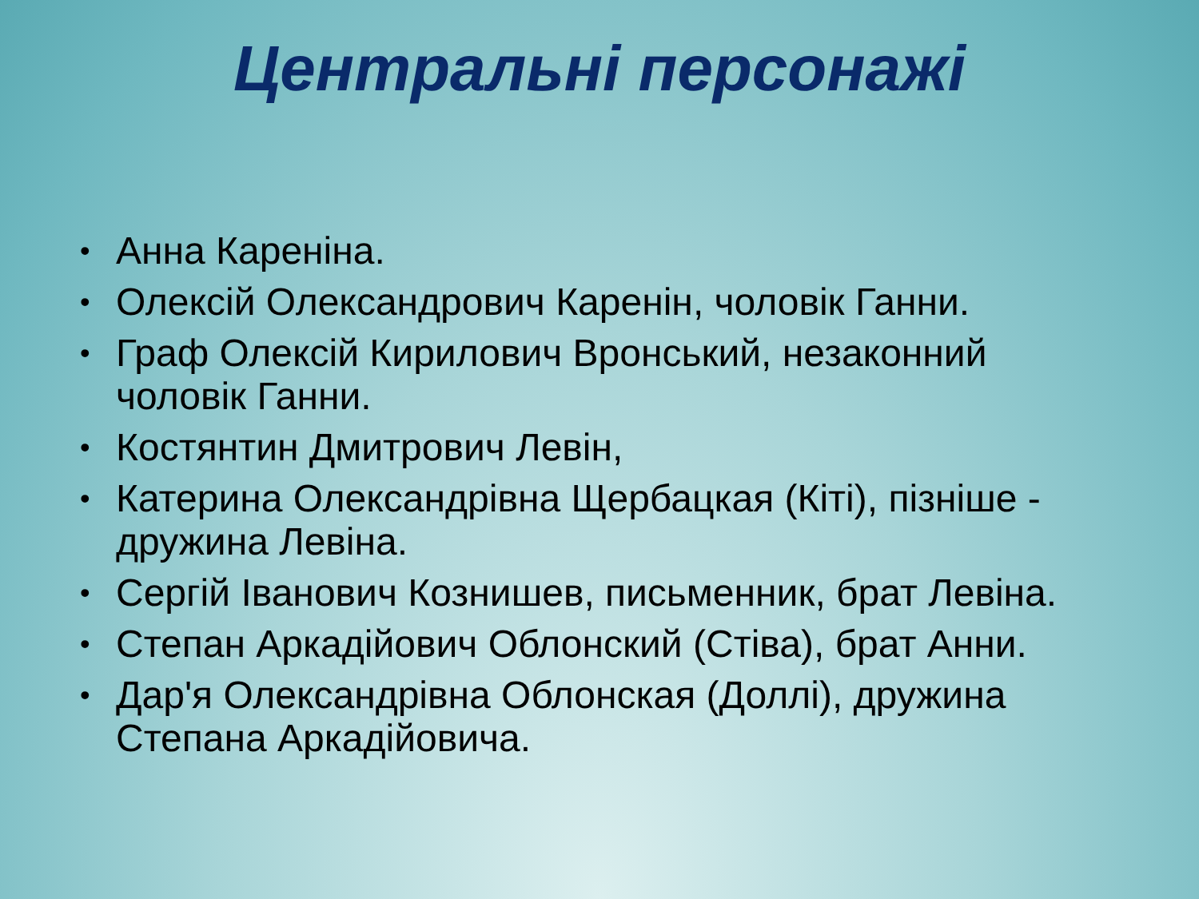Центральні персонажі
• Анна Кареніна.
• Олексій Олександрович Каренін, чоловік Ганни.
• Граф Олексій Кирилович Вронський, незаконний чоловік Ганни.
• Костянтин Дмитрович Левін,
• Катерина Олександрівна Щербацкая (Кіті), пізніше - дружина Левіна.
• Сергій Іванович Кознишев, письменник, брат Левіна.
• Степан Аркадійович Облонский (Стіва), брат Анни.
• Дар'я Олександрівна Облонская (Доллі), дружина Степана Аркадійовича.